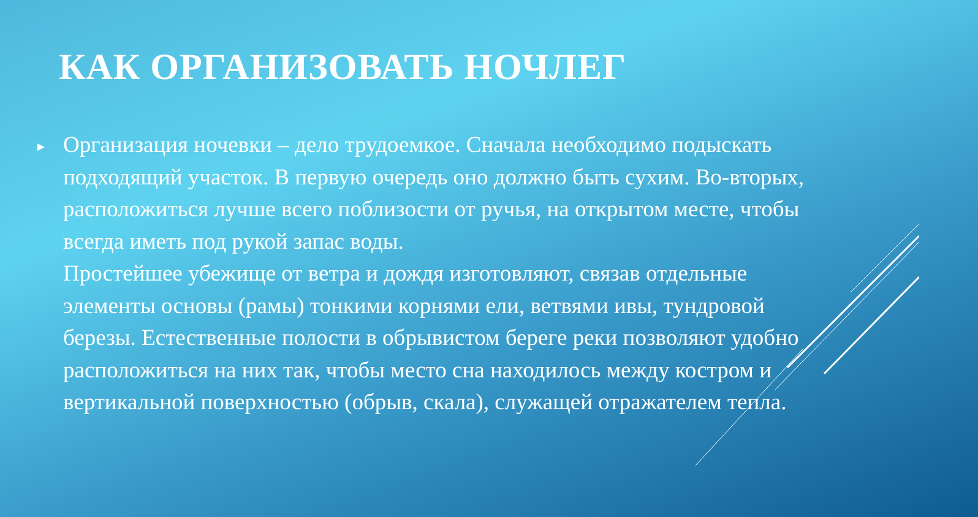КАК ОРГАНИЗОВАТЬ НОЧЛЕГ
►
Организация ночевки – дело трудоемкое. Сначала необходимо подыскать подходящий участок. В первую очередь оно должно быть сухим. Во-вторых, расположиться лучше всего поблизости от ручья, на открытом месте, чтобы всегда иметь под рукой запас воды.
Простейшее убежище от ветра и дождя изготовляют, связав отдельные элементы основы (рамы) тонкими корнями ели, ветвями ивы, тундровой березы. Естественные полости в обрывистом береге реки позволяют удобно расположиться на них так, чтобы место сна находилось между костром и вертикальной поверхностью (обрыв, скала), служащей отражателем тепла.